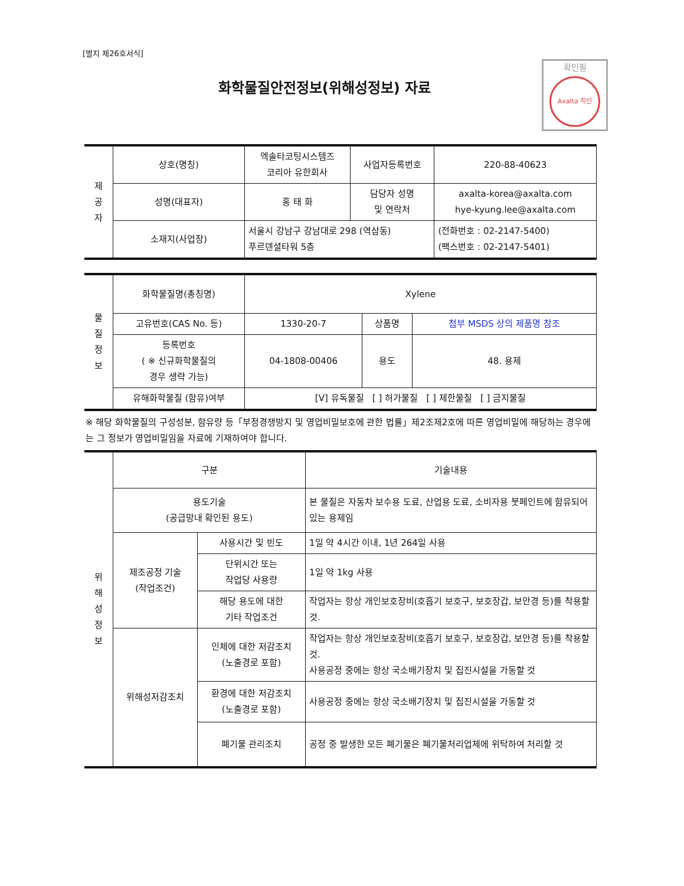[별지 제26호서식]
화학물질안전정보(위해성정보) 자료
확인필
Axalta 직인
| 제 공 자 | 상호(명칭) | 엑솔타코팅시스템즈 코리아 유한회사 | 사업자등록번호 | 220-88-40623 |
| | 성명(대표자) | 홍 태 화 | 담당자 성명 및 연락처 | axalta-korea@axalta.com hye-kyung.lee@axalta.com |
| | 소재지(사업장) | 서울시 강남구 강남대로 298 (역삼동) 푸르덴셜타워 5층 | | (전화번호 : 02-2147-5400) (팩스번호 : 02-2147-5401) |
| 물 질 정 보 | 화학물질명(총칭명) | Xylene | | |
| | 고유번호(CAS No. 등) | 1330-20-7 | 상품명 | 첨부 MSDS 상의 제품명 참조 |
| | 등록번호 ( ※ 신규화학물질의 경우 생략 가능) | 04-1808-00406 | 용도 | 48. 용제 |
| | 유해화학물질 (함유)여부 | [V] 유독물질 [ ] 허가물질 [ ] 제한물질 [ ] 금지물질 | | |
※ 해당 화학물질의 구성성분, 함유량 등「부정경쟁방지 및 영업비밀보호에 관한 법률」제2조제2호에 따른 영업비밀에 해당하는 경우에는 그 정보가 영업비밀임을 자료에 기재하여야 합니다.
| 위 해 성 정 보 | 구분 | | 기술내용 |
| | 용도기술 (공급망내 확인된 용도) | | 본 물질은 자동차 보수용 도료, 산업용 도료, 소비자용 붓페인트에 함유되어 있는 용제임 |
| | 제조공정 기술 (작업조건) | 사용시간 및 빈도 | 1일 약 4시간 이내, 1년 264일 사용 |
| | | 단위시간 또는 작업당 사용량 | 1일 약 1kg 사용 |
| | | 해당 용도에 대한 기타 작업조건 | 작업자는 항상 개인보호장비(호흡기 보호구, 보호장갑, 보안경 등)를 착용할 것. |
| | 위해성저감조치 | 인체에 대한 저감조치 (노출경로 포함) | 작업자는 항상 개인보호장비(호흡기 보호구, 보호장갑, 보안경 등)를 착용할 것. 사용공정 중에는 항상 국소배기장치 및 집진시설을 가동할 것 |
| | | 환경에 대한 저감조치 (노출경로 포함) | 사용공정 중에는 항상 국소배기장치 및 집진시설을 가동할 것 |
| | | 폐기물 관리조치 | 공정 중 발생한 모든 폐기물은 폐기물처리업체에 위탁하여 처리할 것 |